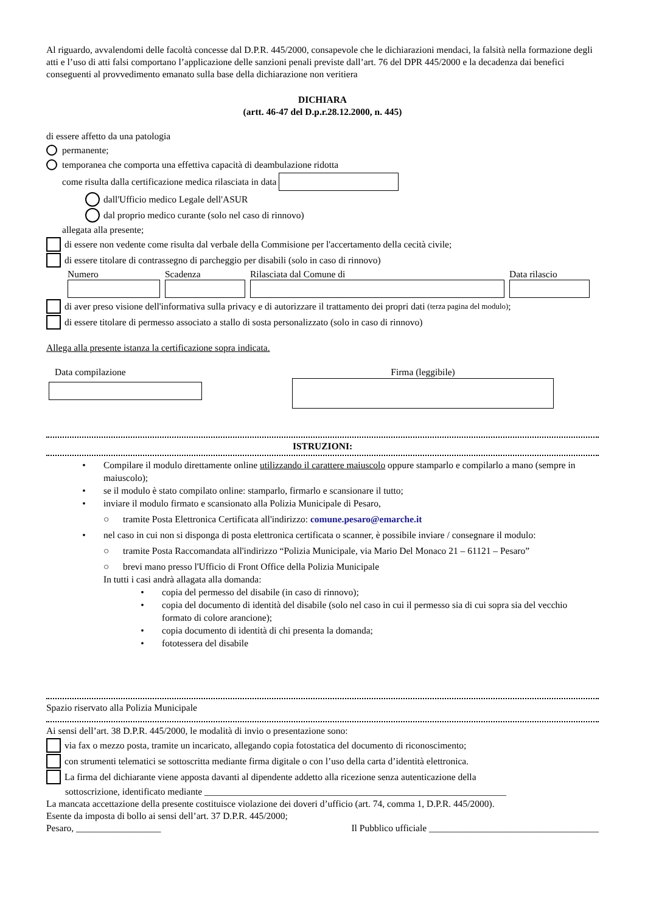Al riguardo, avvalendomi delle facoltà concesse dal D.P.R. 445/2000, consapevole che le dichiarazioni mendaci, la falsità nella formazione degli atti e l’uso di atti falsi comportano l’applicazione delle sanzioni penali previste dall’art. 76 del DPR 445/2000 e la decadenza dai benefici conseguenti al provvedimento emanato sulla base della dichiarazione non veritiera
DICHIARA
(artt. 46-47 del D.p.r.28.12.2000, n. 445)
di essere affetto da una patologia
permanente;
temporanea che comporta una effettiva capacità di deambulazione ridotta
come risulta dalla certificazione medica rilasciata in data
dall'Ufficio medico Legale dell'ASUR
dal proprio medico curante (solo nel caso di rinnovo)
allegata alla presente;
di essere non vedente come risulta dal verbale della Commisione per l'accertamento della cecità civile;
di essere titolare di contrassegno di parcheggio per disabili (solo in caso di rinnovo)
Numero Scadenza Rilasciata dal Comune di Data rilascio
di aver preso visione dell'informativa sulla privacy e di autorizzare il trattamento dei propri dati (terza pagina del modulo);
di essere titolare di permesso associato a stallo di sosta personalizzato (solo in caso di rinnovo)
Allega alla presente istanza la certificazione sopra indicata.
Data compilazione Firma (leggibile)
ISTRUZIONI:
• Compilare il modulo direttamente online utilizzando il carattere maiuscolo oppure stamparlo e compilarlo a mano (sempre in maiuscolo);
• se il modulo è stato compilato online: stamparlo, firmarlo e scansionare il tutto;
• inviare il modulo firmato e scansionato alla Polizia Municipale di Pesaro,
○ tramite Posta Elettronica Certificata all'indirizzo: comune.pesaro@emarche.it
• nel caso in cui non si disponga di posta elettronica certificata o scanner, è possibile inviare / consegnare il modulo:
○ tramite Posta Raccomandata all'indirizzo “Polizia Municipale, via Mario Del Monaco 21 – 61121 – Pesaro”
○ brevi mano presso l'Ufficio di Front Office della Polizia Municipale
In tutti i casi andrà allagata alla domanda:
• copia del permesso del disabile (in caso di rinnovo);
• copia del documento di identità del disabile (solo nel caso in cui il permesso sia di cui sopra sia del vecchio formato di colore arancione);
• copia documento di identità di chi presenta la domanda;
• fototessera del disabile
Spazio riservato alla Polizia Municipale
Ai sensi dell’art. 38 D.P.R. 445/2000, le modalità di invio o presentazione sono:
via fax o mezzo posta, tramite un incaricato, allegando copia fotostatica del documento di riconoscimento;
con strumenti telematici se sottoscritta mediante firma digitale o con l’uso della carta d’identità elettronica.
La firma del dichiarante viene apposta davanti al dipendente addetto alla ricezione senza autenticazione della
sottoscrizione, identificato mediante ________________________________________________________________
La mancata accettazione della presente costituisce violazione dei doveri d’ufficio (art. 74, comma 1, D.P.R. 445/2000).
Esente da imposta di bollo ai sensi dell’art. 37 D.P.R. 445/2000;
Pesaro, __________________ Il Pubblico ufficiale ____________________________________